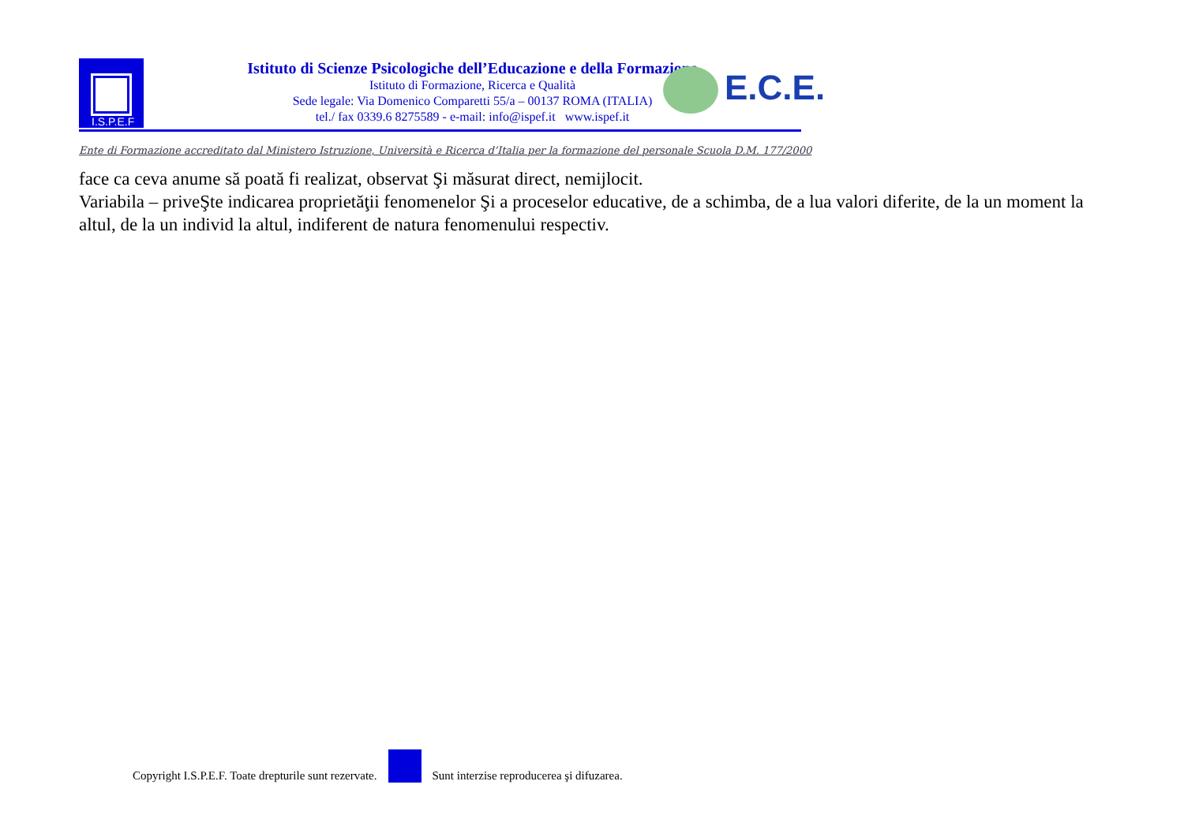I.S.P.E.F
Istituto di Scienze Psicologiche dell’Educazione e della Formazione
Istituto di Formazione, Ricerca e Qualità
Sede legale: Via Domenico Comparetti 55/a – 00137 ROMA (ITALIA)
tel./ fax 0339.6 8275589 - e-mail: info@ispef.it www.ispef.it
E.C.E.
Ente di Formazione accreditato dal Ministero Istruzione, Università e Ricerca d’Italia per la formazione del personale Scuola D.M. 177/2000
face ca ceva anume să poată fi realizat, observat Şi măsurat direct, nemijlocit.
Variabila – priveŞte indicarea proprietăţii fenomenelor Şi a proceselor educative, de a schimba, de a lua valori diferite, de la un moment la altul, de la un individ la altul, indiferent de natura fenomenului respectiv.
Copyright I.S.P.E.F. Toate drepturile sunt rezervate.
Sunt interzise reproducerea şi difuzarea.